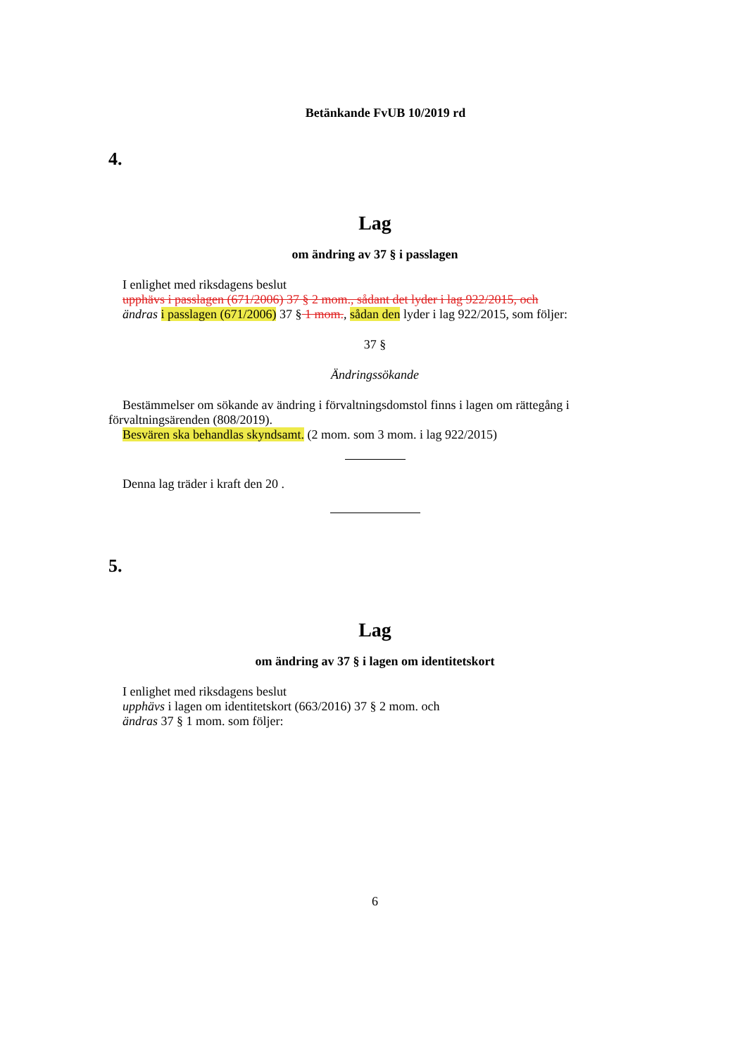Betänkande FvUB 10/2019 rd
4.
Lag
om ändring av 37 § i passlagen
I enlighet med riksdagens beslut
upphävs i passlagen (671/2006) 37 § 2 mom., sådant det lyder i lag 922/2015, och
ändras i passlagen (671/2006) 37 § 1 mom., sådan den lyder i lag 922/2015, som följer:
37 §
Ändringssökande
Bestämmelser om sökande av ändring i förvaltningsdomstol finns i lagen om rättegång i förvaltningsärenden (808/2019).
Besvären ska behandlas skyndsamt. (2 mom. som 3 mom. i lag 922/2015)
Denna lag träder i kraft den 20 .
5.
Lag
om ändring av 37 § i lagen om identitetskort
I enlighet med riksdagens beslut
upphävs i lagen om identitetskort (663/2016) 37 § 2 mom. och
ändras 37 § 1 mom. som följer:
6